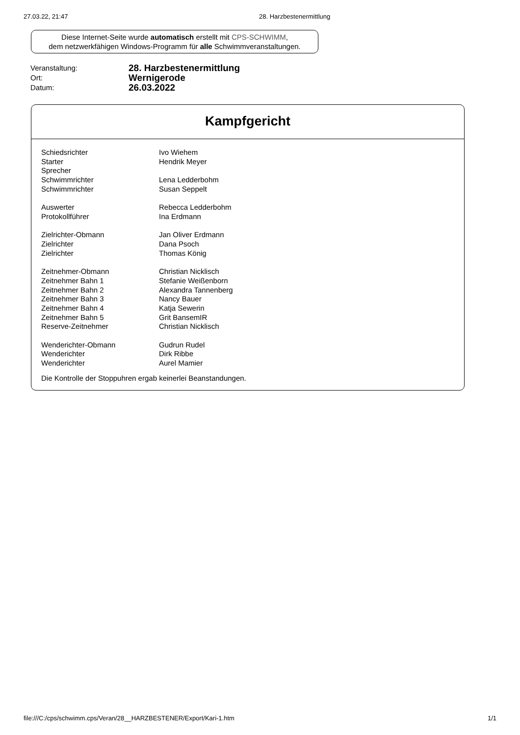27.03.22, 21:47 28. Harzbestenermittlung
Diese Internet-Seite wurde automatisch erstellt mit CPS-SCHWIMM,
dem netzwerkfähigen Windows-Programm für alle Schwimmveranstaltungen.
| Veranstaltung: | 28. Harzbestenermittlung |
| Ort: | Wernigerode |
| Datum: | 26.03.2022 |
Kampfgericht
| Schiedsrichter | Ivo Wiehem |
| Starter | Hendrik Meyer |
| Sprecher | |
| Schwimmrichter | Lena Ledderbohm |
| Schwimmrichter | Susan Seppelt |
| Auswerter | Rebecca Ledderbohm |
| Protokollführer | Ina Erdmann |
| Zielrichter-Obmann | Jan Oliver Erdmann |
| Zielrichter | Dana Psoch |
| Zielrichter | Thomas König |
| Zeitnehmer-Obmann | Christian Nicklisch |
| Zeitnehmer Bahn 1 | Stefanie Weißenborn |
| Zeitnehmer Bahn 2 | Alexandra Tannenberg |
| Zeitnehmer Bahn 3 | Nancy Bauer |
| Zeitnehmer Bahn 4 | Katja Sewerin |
| Zeitnehmer Bahn 5 | Grit BansemIR |
| Reserve-Zeitnehmer | Christian Nicklisch |
| Wenderichter-Obmann | Gudrun Rudel |
| Wenderichter | Dirk Ribbe |
| Wenderichter | Aurel Mamier |
Die Kontrolle der Stoppuhren ergab keinerlei Beanstandungen.
file:///C:/cps/schwimm.cps/Veran/28__HARZBESTENER/Export/Kari-1.htm 1/1